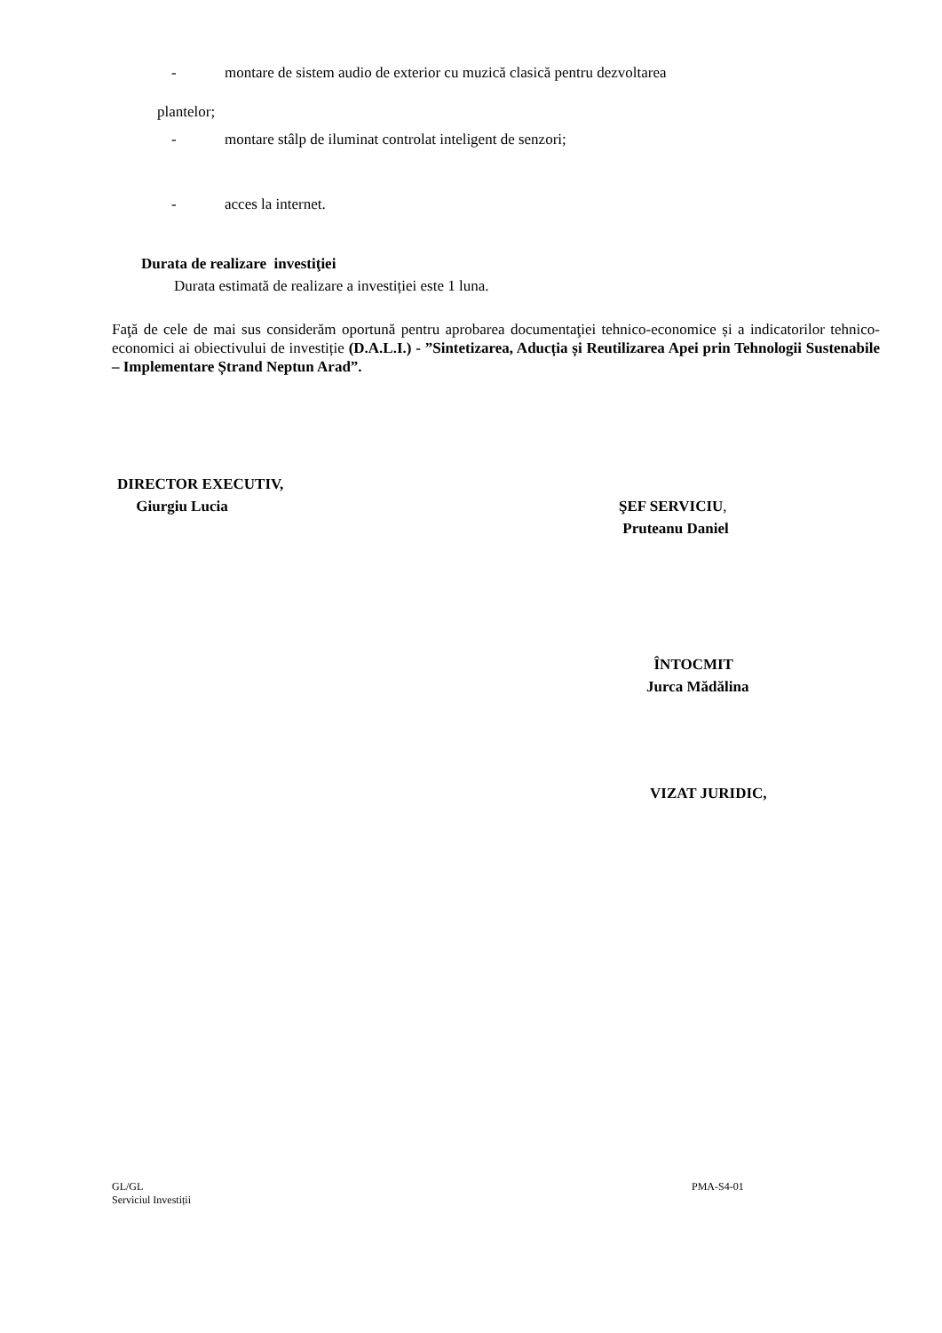- montare de sistem audio de exterior cu muzică clasică pentru dezvoltarea
plantelor;
- montare stâlp de iluminat controlat inteligent de senzori;
- acces la internet.
Durata de realizare investiţiei
Durata estimată de realizare a investiției este 1 luna.
Faţă de cele de mai sus considerăm oportună pentru aprobarea documentaţiei tehnico-economice și a indicatorilor tehnico-economici ai obiectivului de investiție (D.A.L.I.) - ”Sintetizarea, Aducția și Reutilizarea Apei prin Tehnologii Sustenabile – Implementare Ștrand Neptun Arad”.
DIRECTOR EXECUTIV,
Giurgiu Lucia
ŞEF SERVICIU,
Pruteanu Daniel
ÎNTOCMIT
Jurca Mădălina
VIZAT JURIDIC,
GL/GL
Serviciul Investiții
PMA-S4-01